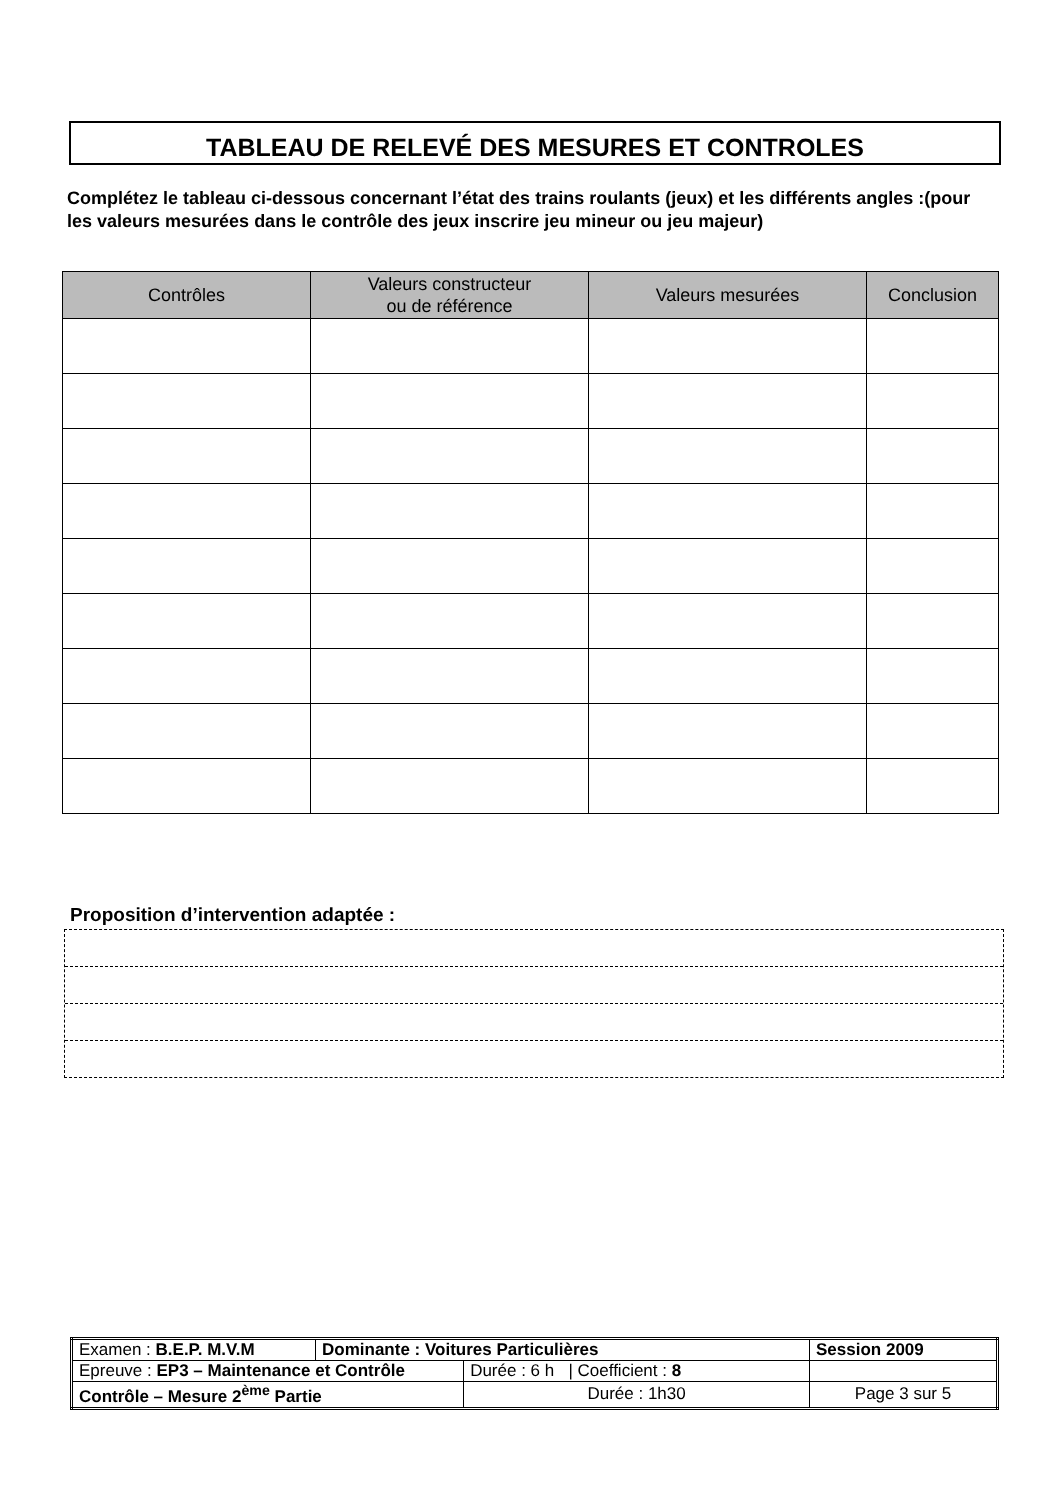TABLEAU DE RELEVÉ DES MESURES ET CONTROLES
Complétez le tableau ci-dessous concernant l’état des trains roulants (jeux) et les différents angles :(pour les valeurs mesurées dans le contrôle des jeux inscrire jeu mineur ou jeu majeur)
| Contrôles | Valeurs constructeur ou de référence | Valeurs mesurées | Conclusion |
| --- | --- | --- | --- |
Proposition d’intervention adaptée :
| Examen : B.E.P. M.V.M | Dominante : Voitures Particulières | | Session 2009 |
| Epreuve : EP3 – Maintenance et Contrôle | | Durée : 6 h / Coefficient : 8 | |
| Contrôle – Mesure 2<sup>ème</sup> Partie | | Durée : 1h30 | Page 3 sur 5 |